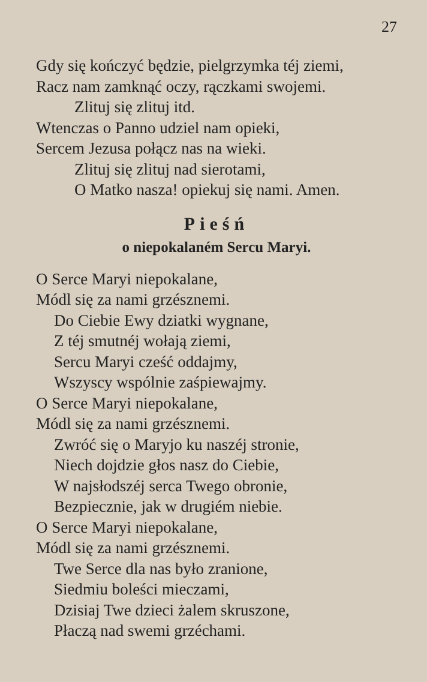27
Gdy się kończyć będzie, pielgrzymka téj ziemi,
Racz nam zamknąć oczy, rączkami swojemi.
Zlituj się zlituj itd.
Wtenczas o Panno udziel nam opieki,
Sercem Jezusa połącz nas na wieki.
Zlituj się zlituj nad sierotami,
O Matko nasza! opiekuj się nami. Amen.
Pieśń
o niepokalaném Sercu Maryi.
O Serce Maryi niepokalane,
Módl się za nami grzésznemi.
Do Ciebie Ewy dziatki wygnane,
Z téj smutnéj wołają ziemi,
Sercu Maryi cześć oddajmy,
Wszyscy wspólnie zaśpiewajmy.
O Serce Maryi niepokalane,
Módl się za nami grzésznemi.
Zwróć się o Maryjo ku naszéj stronie,
Niech dojdzie głos nasz do Ciebie,
W najsłodszéj serca Twego obronie,
Bezpiecznie, jak w drugiém niebie.
O Serce Maryi niepokalane,
Módl się za nami grzésznemi.
Twe Serce dla nas było zranione,
Siedmiu boleści mieczami,
Dzisiaj Twe dzieci żalem skruszone,
Płaczą nad swemi grzéchami.